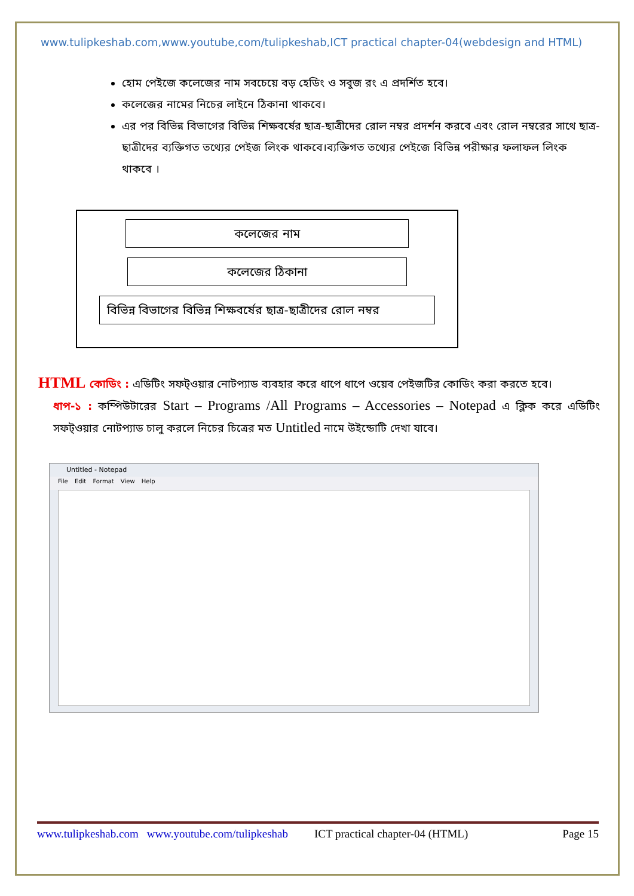www.tulipkeshab.com,www.youtube,com/tulipkeshab,ICT practical chapter-04(webdesign and HTML)
হোম পেইজে কলেজের নাম সবচেয়ে বড় হেডিং ও সবুজ রং এ প্রদর্শিত হবে।
কলেজের নামের নিচের লাইনে ঠিকানা থাকবে।
এর পর বিভিন্ন বিভাগের বিভিন্ন শিক্ষবর্ষের ছাত্র-ছাত্রীদের রোল নম্বর প্রদর্শন করবে এবং রোল নম্বরের সাথে ছাত্র-ছাত্রীদের ব্যক্তিগত তথ্যের পেইজ লিংক থাকবে।ব্যক্তিগত তথ্যের পেইজে বিভিন্ন পরীক্ষার ফলাফল লিংক থাকবে ।
কলেজের নাম
কলেজের ঠিকানা
বিভিন্ন বিভাগের বিভিন্ন শিক্ষবর্ষের ছাত্র-ছাত্রীদের রোল নম্বর
HTML কোডিং : এডিটিং সফট্ওয়ার নোটপ্যাড ব্যবহার করে ধাপে ধাপে ওয়েব পেইজটির কোডিং করা করতে হবে।
ধাপ-১ : কম্পিউটারের Start – Programs /All Programs – Accessories – Notepad এ ক্লিক করে এডিটিং সফট্ওয়ার নোটপ্যাড চালু করলে নিচের চিত্রের মত Untitled নামে উইন্ডোটি দেখা যাবে।
Untitled - Notepad
File Edit Format View Help
www.tulipkeshab.com www.youtube.com/tulipkeshab ICT practical chapter-04 (HTML) Page 15